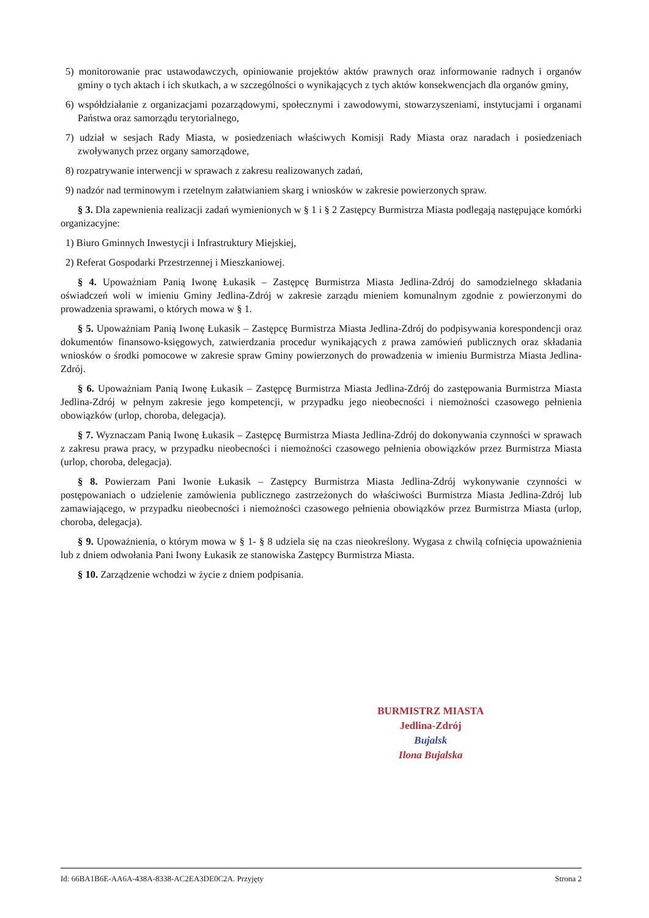5) monitorowanie prac ustawodawczych, opiniowanie projektów aktów prawnych oraz informowanie radnych i organów gminy o tych aktach i ich skutkach, a w szczególności o wynikających z tych aktów konsekwencjach dla organów gminy,
6) współdziałanie z organizacjami pozarządowymi, społecznymi i zawodowymi, stowarzyszeniami, instytucjami i organami Państwa oraz samorządu terytorialnego,
7) udział w sesjach Rady Miasta, w posiedzeniach właściwych Komisji Rady Miasta oraz naradach i posiedzeniach zwoływanych przez organy samorządowe,
8) rozpatrywanie interwencji w sprawach z zakresu realizowanych zadań,
9) nadzór nad terminowym i rzetelnym załatwianiem skarg i wniosków w zakresie powierzonych spraw.
§ 3. Dla zapewnienia realizacji zadań wymienionych w § 1 i § 2 Zastępcy Burmistrza Miasta podlegają następujące komórki organizacyjne:
1) Biuro Gminnych Inwestycji i Infrastruktury Miejskiej,
2) Referat Gospodarki Przestrzennej i Mieszkaniowej.
§ 4. Upoważniam Panią Iwonę Łukasik – Zastępcę Burmistrza Miasta Jedlina-Zdrój do samodzielnego składania oświadczeń woli w imieniu Gminy Jedlina-Zdrój w zakresie zarządu mieniem komunalnym zgodnie z powierzonymi do prowadzenia sprawami, o których mowa w § 1.
§ 5. Upoważniam Panią Iwonę Łukasik – Zastępcę Burmistrza Miasta Jedlina-Zdrój do podpisywania korespondencji oraz dokumentów finansowo-księgowych, zatwierdzania procedur wynikających z prawa zamówień publicznych oraz składania wniosków o środki pomocowe w zakresie spraw Gminy powierzonych do prowadzenia w imieniu Burmistrza Miasta Jedlina-Zdrój.
§ 6. Upoważniam Panią Iwonę Łukasik – Zastępcę Burmistrza Miasta Jedlina-Zdrój do zastępowania Burmistrza Miasta Jedlina-Zdrój w pełnym zakresie jego kompetencji, w przypadku jego nieobecności i niemożności czasowego pełnienia obowiązków (urlop, choroba, delegacja).
§ 7. Wyznaczam Panią Iwonę Łukasik – Zastępcę Burmistrza Miasta Jedlina-Zdrój do dokonywania czynności w sprawach z zakresu prawa pracy, w przypadku nieobecności i niemożności czasowego pełnienia obowiązków przez Burmistrza Miasta (urlop, choroba, delegacja).
§ 8. Powierzam Pani Iwonie Łukasik – Zastępcy Burmistrza Miasta Jedlina-Zdrój wykonywanie czynności w postępowaniach o udzielenie zamówienia publicznego zastrzeżonych do właściwości Burmistrza Miasta Jedlina-Zdrój lub zamawiającego, w przypadku nieobecności i niemożności czasowego pełnienia obowiązków przez Burmistrza Miasta (urlop, choroba, delegacja).
§ 9. Upoważnienia, o którym mowa w § 1- § 8 udziela się na czas nieokreślony. Wygasa z chwilą cofnięcia upoważnienia lub z dniem odwołania Pani Iwony Łukasik ze stanowiska Zastępcy Burmistrza Miasta.
§ 10. Zarządzenie wchodzi w życie z dniem podpisania.
BURMISTRZ MIASTA
Jedlina-Zdrój
Bujalsk
Ilona Bujalska
Id: 66BA1B6E-AA6A-438A-8338-AC2EA3DE0C2A. Przyjęty Strona 2